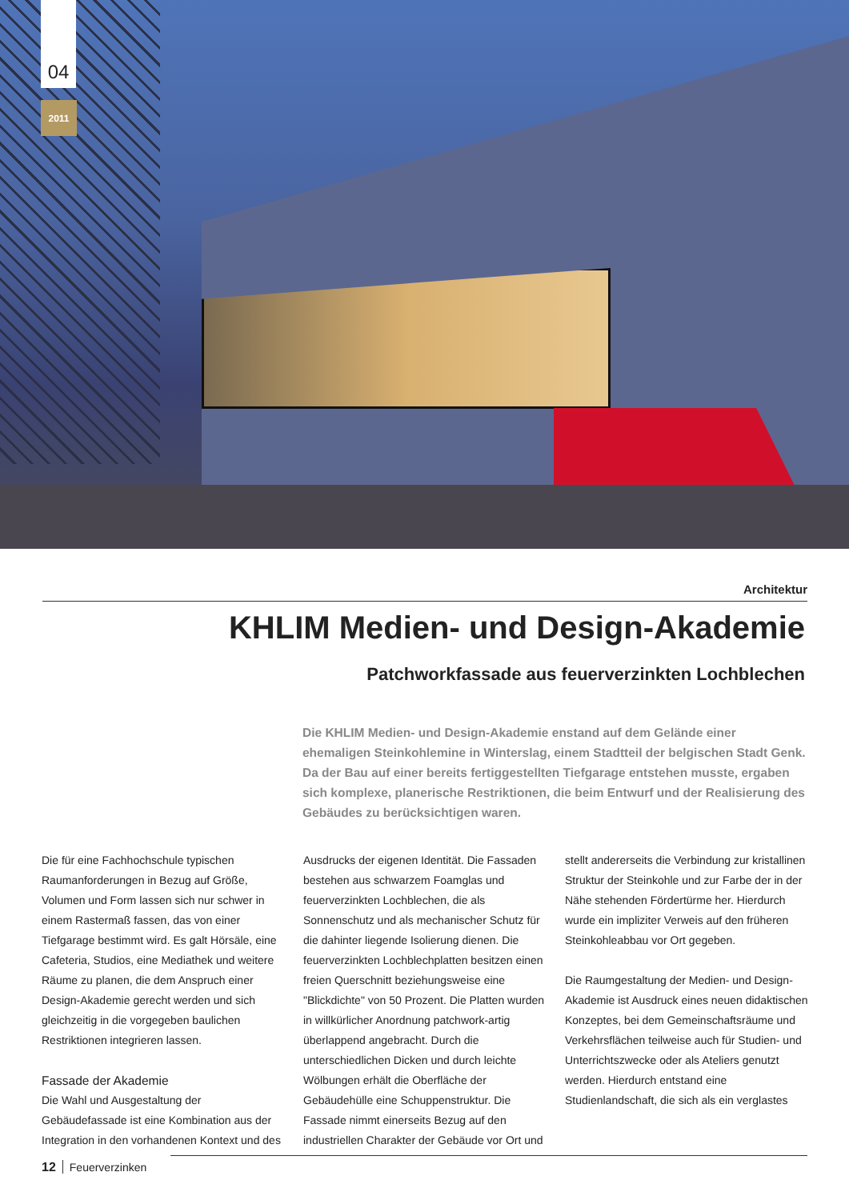04
2011
Architektur
KHLIM Medien- und Design-Akademie
Patchworkfassade aus feuerverzinkten Lochblechen
Die KHLIM Medien- und Design-Akademie enstand auf dem Gelände einer ehemaligen Steinkohlemine in Winterslag, einem Stadtteil der belgischen Stadt Genk. Da der Bau auf einer bereits fertiggestellten Tiefgarage entstehen musste, ergaben sich komplexe, planerische Restriktionen, die beim Entwurf und der Realisierung des Gebäudes zu berücksichtigen waren.
Die für eine Fachhochschule typischen Raumanforderungen in Bezug auf Größe, Volumen und Form lassen sich nur schwer in einem Rastermaß fassen, das von einer Tiefgarage bestimmt wird. Es galt Hörsäle, eine Cafeteria, Studios, eine Mediathek und weitere Räume zu planen, die dem Anspruch einer Design-Akademie gerecht werden und sich gleichzeitig in die vorgegeben baulichen Restriktionen integrieren lassen.
Fassade der Akademie
Die Wahl und Ausgestaltung der Gebäudefassade ist eine Kombination aus der Integration in den vorhandenen Kontext und des Ausdrucks der eigenen Identität. Die Fassaden bestehen aus schwarzem Foamglas und feuerverzinkten Lochblechen, die als Sonnenschutz und als mechanischer Schutz für die dahinter liegende Isolierung dienen. Die feuerverzinkten Lochblechplatten besitzen einen freien Querschnitt beziehungsweise eine "Blickdichte" von 50 Prozent. Die Platten wurden in willkürlicher Anordnung patchwork-artig überlappend angebracht. Durch die unterschiedlichen Dicken und durch leichte Wölbungen erhält die Oberfläche der Gebäudehülle eine Schuppenstruktur. Die Fassade nimmt einerseits Bezug auf den industriellen Charakter der Gebäude vor Ort und stellt andererseits die Verbindung zur kristallinen Struktur der Steinkohle und zur Farbe der in der Nähe stehenden Fördertürme her. Hierdurch wurde ein impliziter Verweis auf den früheren Steinkohleabbau vor Ort gegeben.
Die Raumgestaltung der Medien- und Design-Akademie ist Ausdruck eines neuen didaktischen Konzeptes, bei dem Gemeinschaftsräume und Verkehrsflächen teilweise auch für Studien- und Unterrichtszwecke oder als Ateliers genutzt werden. Hierdurch entstand eine Studienlandschaft, die sich als ein verglastes
12 Feuerverzinken